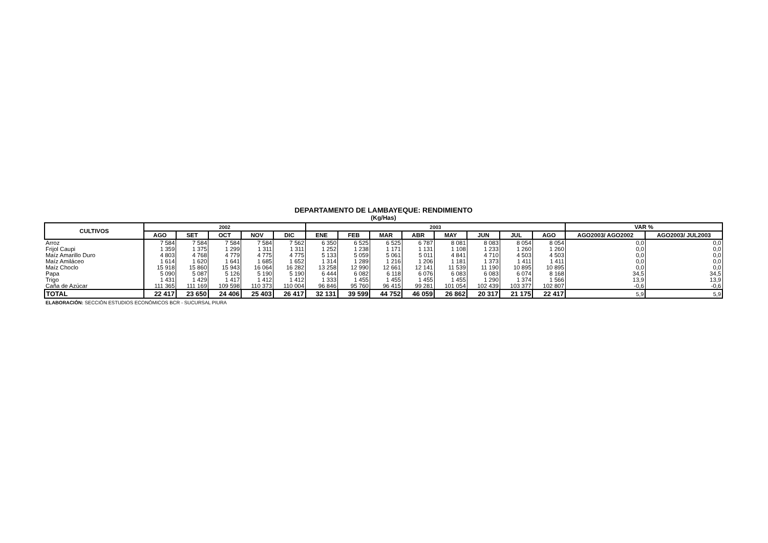DEPARTAMENTO DE LAMBAYEQUE: RENDIMIENTO
(Kg/Has)
| CULTIVOS | 2002 | | | | | 2003 | | | | | | | | VAR % | |
| --- | --- | --- | --- | --- | --- | --- | --- | --- | --- | --- | --- | --- | --- | --- | --- |
| | AGO | SET | OCT | NOV | DIC | ENE | FEB | MAR | ABR | MAY | JUN | JUL | AGO | AGO2003/ AGO2002 | AGO2003/ JUL2003 |
| Arroz | 7 584 | 7 584 | 7 584 | 7 584 | 7 562 | 6 350 | 6 525 | 6 525 | 6 787 | 8 081 | 8 083 | 8 054 | 8 054 | 0,0 | 0,0 |
| Frijol Caupi | 1 359 | 1 375 | 1 299 | 1 311 | 1 311 | 1 252 | 1 238 | 1 171 | 1 131 | 1 108 | 1 233 | 1 260 | 1 260 | 0,0 | 0,0 |
| Maíz Amarillo Duro | 4 803 | 4 768 | 4 779 | 4 775 | 4 775 | 5 133 | 5 059 | 5 061 | 5 011 | 4 841 | 4 710 | 4 503 | 4 503 | 0,0 | 0,0 |
| Maíz Amiláceo | 1 614 | 1 620 | 1 641 | 1 685 | 1 652 | 1 314 | 1 289 | 1 216 | 1 206 | 1 181 | 1 373 | 1 411 | 1 411 | 0,0 | 0,0 |
| Maíz Choclo | 15 918 | 15 860 | 15 943 | 16 064 | 16 282 | 13 258 | 12 990 | 12 661 | 12 141 | 11 539 | 11 190 | 10 895 | 10 895 | 0,0 | 0,0 |
| Papa | 5 090 | 5 087 | 5 126 | 5 190 | 5 190 | 6 444 | 6 082 | 6 118 | 6 076 | 6 083 | 6 083 | 6 074 | 8 168 | 34,5 | 34,5 |
| Trigo | 1 431 | 1 429 | 1 417 | 1 412 | 1 412 | 1 333 | 1 455 | 1 455 | 1 455 | 1 455 | 1 290 | 1 374 | 1 566 | 13,9 | 13,9 |
| Caña de Azúcar | 111 365 | 111 169 | 109 598 | 110 373 | 110 004 | 96 846 | 95 760 | 96 415 | 99 281 | 101 054 | 102 439 | 103 377 | 102 807 | -0,6 | -0,6 |
| TOTAL | 22 417 | 23 650 | 24 406 | 25 403 | 26 417 | 32 131 | 39 599 | 44 752 | 46 059 | 26 862 | 20 317 | 21 175 | 22 417 | 5,9 | 5,9 |
ELABORACIÓN: SECCIÓN ESTUDIOS ECONÓMICOS BCR - SUCURSAL PIURA